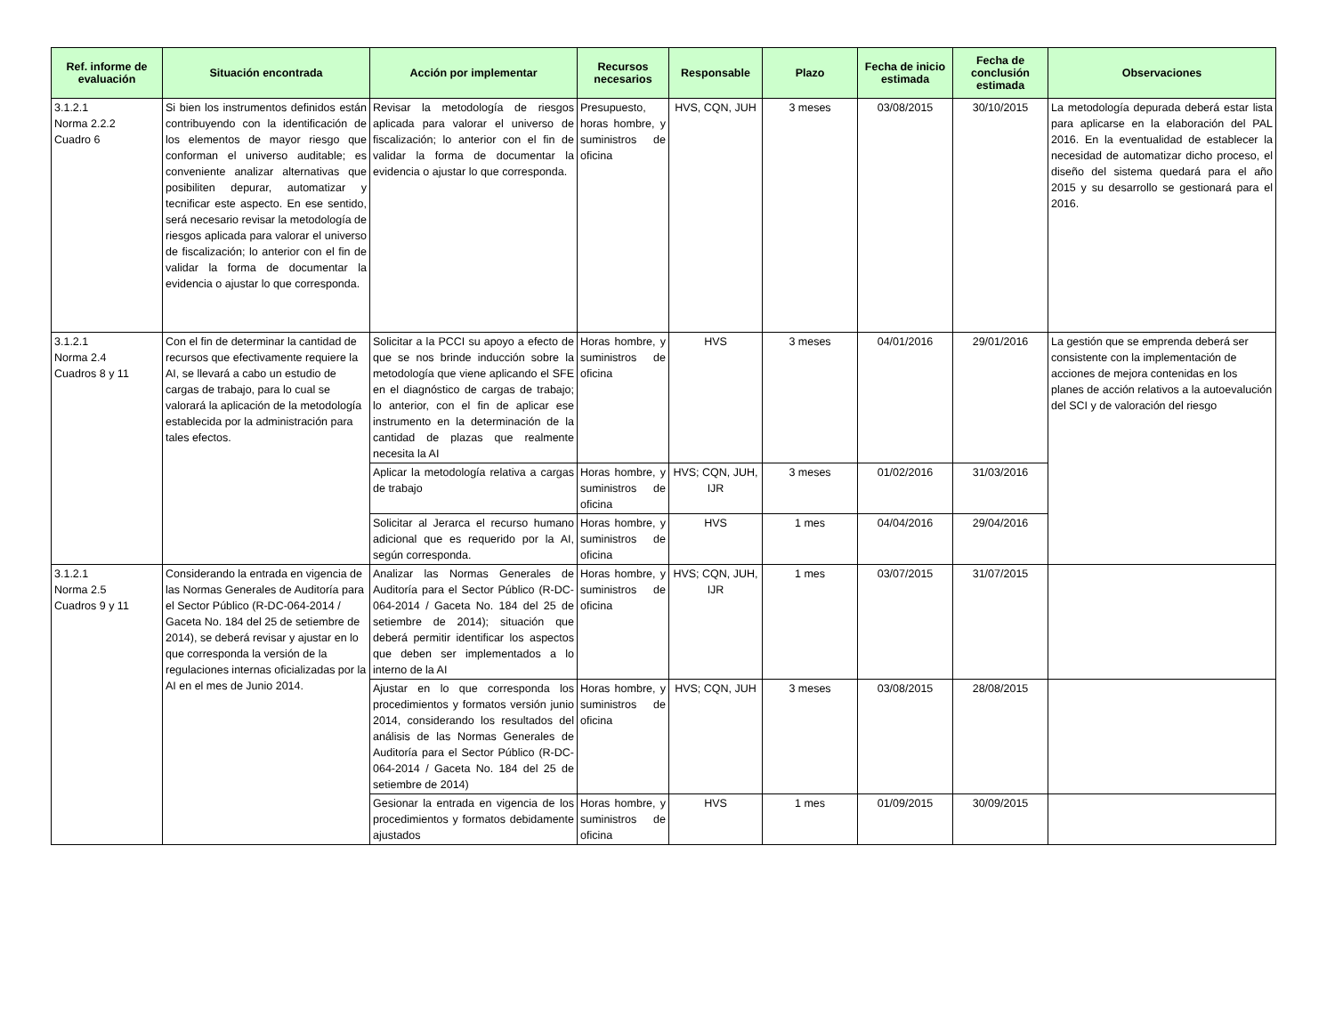| Ref. informe de evaluación | Situación encontrada | Acción por implementar | Recursos necesarios | Responsable | Plazo | Fecha de inicio estimada | Fecha de conclusión estimada | Observaciones |
| --- | --- | --- | --- | --- | --- | --- | --- | --- |
| 3.1.2.1 Norma 2.2.2 Cuadro 6 | Si bien los instrumentos definidos están contribuyendo con la identificación de los elementos de mayor riesgo que conforman el universo auditable; es conveniente analizar alternativas que posibiliten depurar, automatizar y tecnificar este aspecto. En ese sentido, será necesario revisar la metodología de riesgos aplicada para valorar el universo de fiscalización; lo anterior con el fin de validar la forma de documentar la evidencia o ajustar lo que corresponda. | Revisar la metodología de riesgos aplicada para valorar el universo de fiscalización; lo anterior con el fin de validar la forma de documentar la evidencia o ajustar lo que corresponda. | Presupuesto, horas hombre, y suministros de oficina | HVS, CQN, JUH | 3 meses | 03/08/2015 | 30/10/2015 | La metodología depurada deberá estar lista para aplicarse en la elaboración del PAL 2016. En la eventualidad de establecer la necesidad de automatizar dicho proceso, el diseño del sistema quedará para el año 2015 y su desarrollo se gestionará para el 2016. |
| 3.1.2.1 Norma 2.4 Cuadros 8 y 11 | Con el fin de determinar la cantidad de recursos que efectivamente requiere la AI, se llevará a cabo un estudio de cargas de trabajo, para lo cual se valorará la aplicación de la metodología establecida por la administración para tales efectos. | Solicitar a la PCCI su apoyo a efecto de que se nos brinde inducción sobre la metodología que viene aplicando el SFE en el diagnóstico de cargas de trabajo; lo anterior, con el fin de aplicar ese instrumento en la determinación de la cantidad de plazas que realmente necesita la AI | Horas hombre, y suministros de oficina | HVS | 3 meses | 04/01/2016 | 29/01/2016 | La gestión que se emprenda deberá ser consistente con la implementación de acciones de mejora contenidas en los planes de acción relativos a la autoevalución del SCI y de valoración del riesgo |
| | | Aplicar la metodología relativa a cargas de trabajo | Horas hombre, y suministros de oficina | HVS; CQN, JUH, IJR | 3 meses | 01/02/2016 | 31/03/2016 | |
| | | Solicitar al Jerarca el recurso humano adicional que es requerido por la AI, según corresponda. | Horas hombre, y suministros de oficina | HVS | 1 mes | 04/04/2016 | 29/04/2016 | |
| 3.1.2.1 Norma 2.5 Cuadros 9 y 11 | Considerando la entrada en vigencia de las Normas Generales de Auditoría para el Sector Público (R-DC-064-2014 / Gaceta No. 184 del 25 de setiembre de 2014), se deberá revisar y ajustar en lo que corresponda la versión de la regulaciones internas oficializadas por la AI en el mes de Junio 2014. | Analizar las Normas Generales de Auditoría para el Sector Público (R-DC-064-2014 / Gaceta No. 184 del 25 de setiembre de 2014); situación que deberá permitir identificar los aspectos que deben ser implementados a lo interno de la AI | Horas hombre, y suministros de oficina | HVS; CQN, JUH, IJR | 1 mes | 03/07/2015 | 31/07/2015 | |
| | | Ajustar en lo que corresponda los procedimientos y formatos versión junio 2014, considerando los resultados del análisis de las Normas Generales de Auditoría para el Sector Público (R-DC-064-2014 / Gaceta No. 184 del 25 de setiembre de 2014) | Horas hombre, y suministros de oficina | HVS; CQN, JUH | 3 meses | 03/08/2015 | 28/08/2015 | |
| | | Gesionar la entrada en vigencia de los procedimientos y formatos debidamente ajustados | Horas hombre, y suministros de oficina | HVS | 1 mes | 01/09/2015 | 30/09/2015 | |